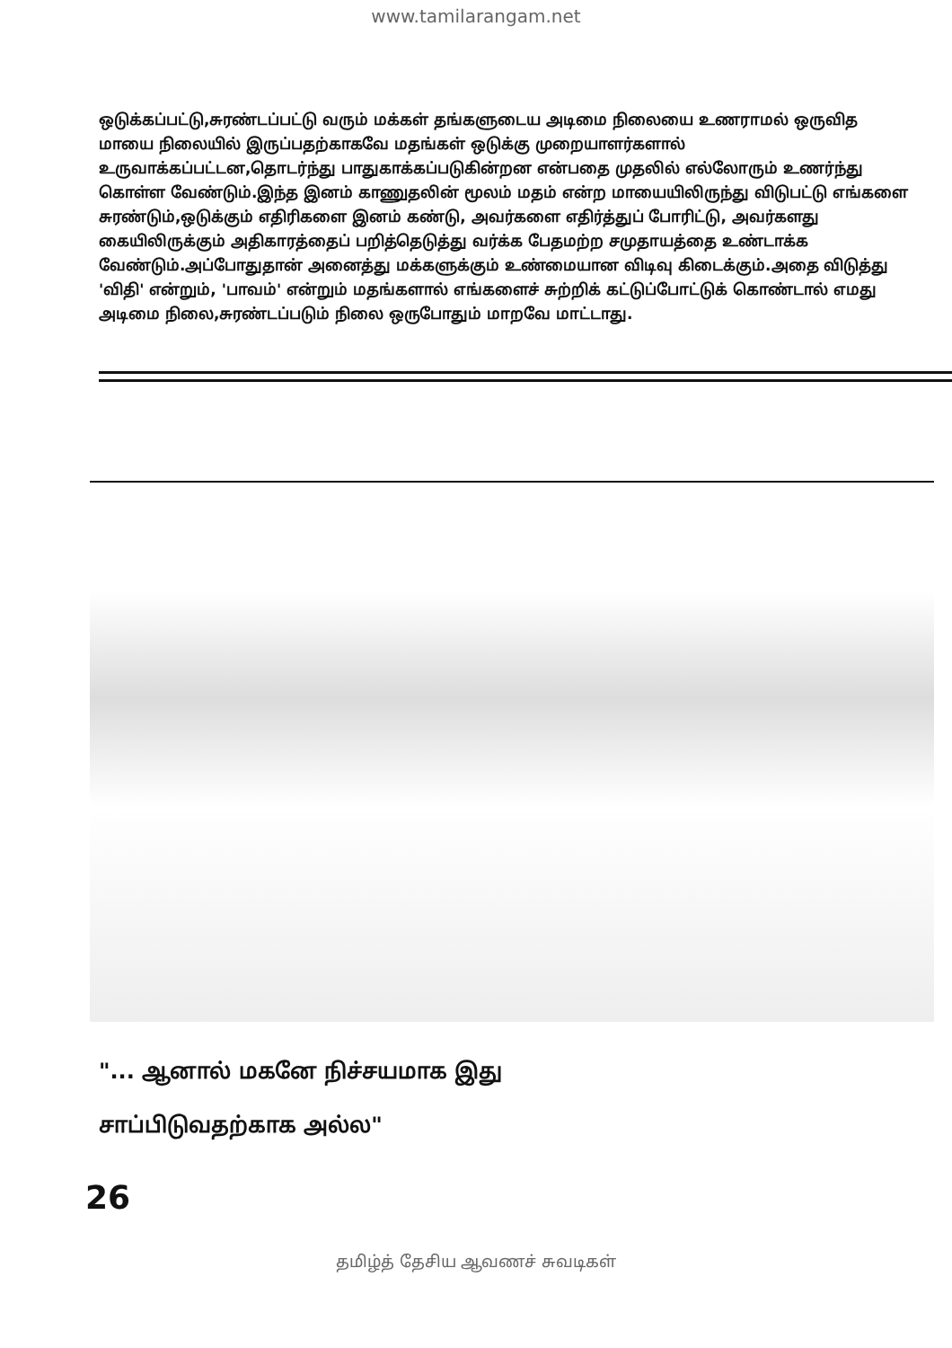www.tamilarangam.net
ஒடுக்கப்பட்டு,சுரண்டப்பட்டு வரும் மக்கள் தங்களுடைய அடிமை நிலையை உணராமல் ஒருவித மாயை நிலையில் இருப்பதற்காகவே மதங்கள் ஒடுக்கு முறையாளர்களால் உருவாக்கப்பட்டன,தொடர்ந்து பாதுகாக்கப்படுகின்றன என்பதை முதலில் எல்லோரும் உணர்ந்து கொள்ள வேண்டும்.இந்த இனம் காணுதலின் மூலம் மதம் என்ற மாயையிலிருந்து விடுபட்டு எங்களை சுரண்டும்,ஒடுக்கும் எதிரிகளை இனம் கண்டு, அவர்களை எதிர்த்துப் போரிட்டு, அவர்களது கையிலிருக்கும் அதிகாரத்தைப் பறித்தெடுத்து வர்க்க பேதமற்ற சமுதாயத்தை உண்டாக்க வேண்டும்.அப்போதுதான் அனைத்து மக்களுக்கும் உண்மையான விடிவு கிடைக்கும்.அதை விடுத்து 'விதி' என்றும், 'பாவம்' என்றும் மதங்களால் எங்களைச் சுற்றிக் கட்டுப்போட்டுக் கொண்டால் எமது அடிமை நிலை,சுரண்டப்படும் நிலை ஒருபோதும் மாறவே மாட்டாது.
"... ஆனால் மகனே நிச்சயமாக இது
சாப்பிடுவதற்காக அல்ல"
26
தமிழ்த் தேசிய ஆவணச் சுவடிகள்